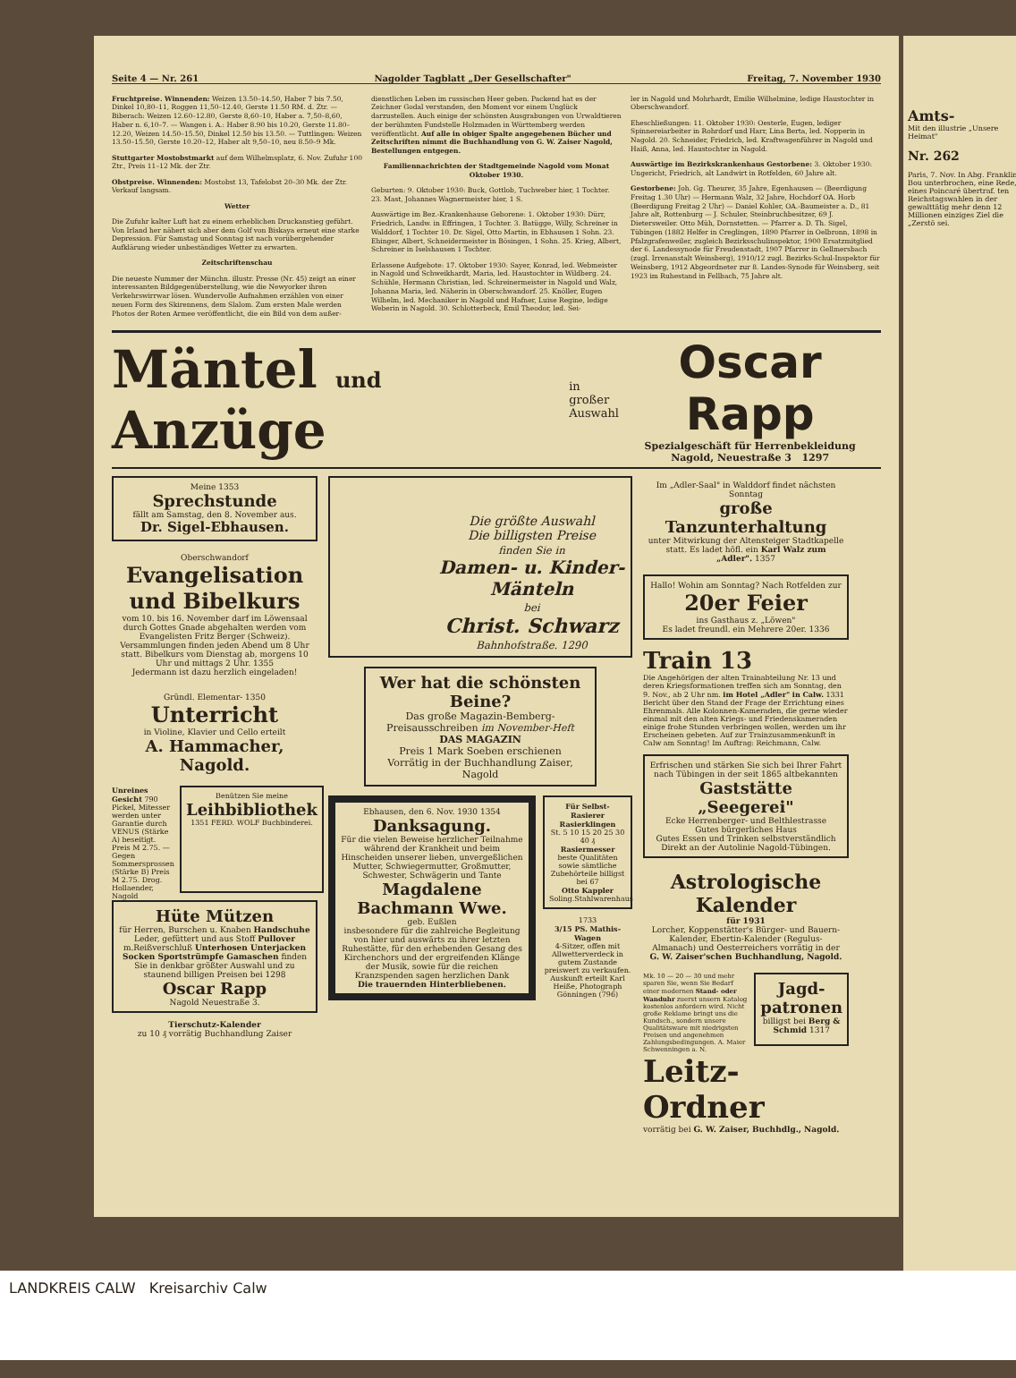Seite 4 — Nr. 261 Nagolder Tagblatt „Der Gesellschafter" Freitag, 7. November 1930
Fruchtpreise. Winnenden: Weizen 13.50–14.50, Haber 7 bis 7.50, Dinkel 10,80–11, Roggen 11,50–12.40, Gerste 11.50 RM. d. Ztr. — Biberach: Weizen 12.60–12.80, Gerste 8,60–10, Haber a. 7,50–8,60, Haber n. 6,10–7. — Wangen i. A.: Haber 8.90 bis 10.20, Gerste 11.80–12.20, Weizen 14.50–15.50, Dinkel 12.50 bis 13.50. — Tuttlingen: Weizen 13.50–15.50, Gerste 10.20–12, Haber alt 9,50–10, neu 8.50–9 Mk.
Stuttgarter Mostobstmarkt auf dem Wilhelmsplatz, 6. Nov. Zufuhr 100 Ztr., Preis 11–12 Mk. der Ztr.
Obstpreise. Winnenden: Mostobst 13, Tafelobst 20–30 Mk. der Ztr. Verkauf langsam.
Wetter
Die Zufuhr kalter Luft hat zu einem erheblichen Druckanstieg geführt. Von Irland her nähert sich aber dem Golf von Biskaya erneut eine starke Depression. Für Samstag und Sonntag ist nach vorübergehender Aufklärung wieder unbeständiges Wetter zu erwarten.
Zeitschriftenschau
Die neueste Nummer der Münchn. illustr. Presse (Nr. 45) zeigt an einer interessanten Bildgegenüberstellung, wie die Newyorker ihren Verkehrswirrwar lösen. Wundervolle Aufnahmen erzählen von einer neuen Form des Skirennens, dem Slalom. Zum ersten Male werden Photos der Roten Armee veröffentlicht, die ein Bild von dem außer-
dienstlichen Leben im russischen Heer geben. Packend hat es der Zeichner Godal verstanden, den Moment vor einem Unglück darzustellen. Auch einige der schönsten Ausgrabungen von Urwaldtieren der berühmten Fundstelle Holzmaden in Württemberg werden veröffentlicht. Auf alle in obiger Spalte angegebenen Bücher und Zeitschriften nimmt die Buchhandlung von G. W. Zaiser Nagold, Bestellungen entgegen.
Familiennachrichten der Stadtgemeinde Nagold vom Monat Oktober 1930.
Geburten: 9. Oktober 1930: Buck, Gottlob, Tuchweber hier, 1 Tochter. 23. Mast, Johannes Wagnermeister hier, 1 S.
Auswärtige im Bez.-Krankenhause Geborene: 1. Oktober 1930: Dürr, Friedrich, Landw. in Effringen, 1 Tochter. 3. Batügge, Willy, Schreiner in Walddorf, 1 Tochter 10. Dr. Sigel, Otto Martin, in Ebhausen 1 Sohn. 23. Ehinger, Albert, Schneidermeister in Bösingen, 1 Sohn. 25. Krieg, Albert, Schreiner in Iselshausen 1 Tochter.
Erlassene Aufgebote: 17. Oktober 1930: Sayer, Konrad, led. Webmeister in Nagold und Schweikhardt, Maria, led. Haustochter in Wildberg. 24. Schühle, Hermann Christian, led. Schreinermeister in Nagold und Walz, Johanna Maria, led. Näherin in Oberschwandorf. 25. Knöller, Eugen Wilhelm, led. Mechaniker in Nagold und Hafner, Luise Regine, ledige Weberin in Nagold. 30. Schlotterbeck, Emil Theodor, led. Sei-
ler in Nagold und Mohrhardt, Emilie Wilhelmine, ledige Haustochter in Oberschwandorf.
Eheschließungen: 11. Oktober 1930: Oesterle, Eugen, lediger Spinnereiarbeiter in Rohrdorf und Harr, Lina Berta, led. Nopperin in Nagold. 20. Schneider, Friedrich, led. Kraftwagenführer in Nagold und Haiß, Anna, led. Haustochter in Nagold.
Auswärtige im Bezirkskrankenhaus Gestorbene: 3. Oktober 1930: Ungericht, Friedrich, alt Landwirt in Rotfelden, 60 Jahre alt.
Gestorbene: Joh. Gg. Theurer, 35 Jahre, Egenhausen — (Beerdigung Freitag 1.30 Uhr) — Hermann Walz, 32 Jahre, Hochdorf OA. Horb (Beerdigung Freitag 2 Uhr) — Daniel Kohler, OA.-Baumeister a. D., 81 Jahre alt, Rottenburg — J. Schuler, Steinbruchbesitzer, 69 J. Dietersweiler. Otto Müh, Dornstetten. — Pfarrer a. D. Th. Sigel, Tübingen (1882 Helfer in Creglingen, 1890 Pfarrer in Oelbronn, 1898 in Pfalzgrafenweiler, zugleich Bezirksschulinspektor, 1900 Ersatzmitglied der 6. Landessynode für Freudenstadt, 1907 Pfarrer in Gellmersbach (zugl. Irrenanstalt Weinsberg), 1910/12 zugl. Bezirks-Schul-Inspektor für Weinsberg, 1912 Abgeordneter zur 8. Landes-Synode für Weinsberg, seit 1923 im Ruhestand in Fellbach, 75 Jahre alt.
Mäntel und Anzüge
in großer
Auswahl
Oscar Rapp
Spezialgeschäft für Herrenbekleidung
Nagold, Neuestraße 3 1297
Meine 1353
Sprechstunde
fällt am Samstag, den 8. November aus.
Dr. Sigel-Ebhausen.
Oberschwandorf
Evangelisation und Bibelkurs
vom 10. bis 16. November darf im Löwensaal durch Gottes Gnade abgehalten werden vom Evangelisten Fritz Berger (Schweiz). Versammlungen finden jeden Abend um 8 Uhr statt. Bibelkurs vom Dienstag ab, morgens 10 Uhr und mittags 2 Uhr. 1355
Jedermann ist dazu herzlich eingeladen!
Gründl. Elementar- 1350
Unterricht
in Violine, Klavier und Cello erteilt
A. Hammacher, Nagold.
Unreines Gesicht 790 Pickel, Mitesser werden unter Garantie durch VENUS (Stärke A) beseitigt. Preis M 2.75. — Gegen Sommersprossen (Stärke B) Preis M 2.75. Drog. Hollaender, Nagold
Benützen Sie meine
Leihbibliothek
1351 FERD. WOLF Buchbinderei.
Hüte Mützen
für Herren, Burschen u. Knaben Handschuhe Leder, gefüttert und aus Stoff Pullover m.Reißverschluß Unterhosen Unterjacken Socken Sportstrümpfe Gamaschen finden Sie in denkbar größter Auswahl und zu staunend billigen Preisen bei 1298
Oscar Rapp
Nagold Neuestraße 3.
Tierschutz-Kalender
zu 10 ₰ vorrätig Buchhandlung Zaiser
Die größte Auswahl
Die billigsten Preise
finden Sie in
Damen- u. Kinder-
Mänteln
bei
Christ. Schwarz
Bahnhofstraße. 1290
Wer hat die schönsten Beine?
Das große Magazin-Bemberg-Preisausschreiben im November-Heft
DAS MAGAZIN
Preis 1 Mark Soeben erschienen
Vorrätig in der Buchhandlung Zaiser, Nagold
Ebhausen, den 6. Nov. 1930 1354
Danksagung.
Für die vielen Beweise herzlicher Teilnahme während der Krankheit und beim Hinscheiden unserer lieben, unvergeßlichen Mutter, Schwiegermutter, Großmutter, Schwester, Schwägerin und Tante
Magdalene Bachmann Wwe.
geb. Eußlen
insbesondere für die zahlreiche Begleitung von hier und auswärts zu ihrer letzten Ruhestätte, für den erhebenden Gesang des Kirchenchors und der ergreifenden Klänge der Musik, sowie für die reichen Kranzspenden sagen herzlichen Dank
Die trauernden Hinterbliebenen.
Für Selbst-Rasierer
Rasierklingen
St. 5 10 15 20 25 30 40 ₰
Rasiermesser
beste Qualitäten sowie sämtliche Zubehörteile billigst bei 67
Otto Kappler
Soling.Stahlwarenhaus
1733
3/15 PS. Mathis-Wagen
4-Sitzer, offen mit Allwetterverdeck in gutem Zustande preiswert zu verkaufen. Auskunft erteilt Karl Heiße, Photograph Gönningen (796)
Im „Adler-Saal" in Walddorf findet nächsten Sonntag
große Tanzunterhaltung
unter Mitwirkung der Altensteiger Stadtkapelle statt. Es ladet höfl. ein Karl Walz zum „Adler". 1357
Hallo! Wohin am Sonntag? Nach Rotfelden zur
20er Feier
ins Gasthaus z. „Löwen"
Es ladet freundl. ein Mehrere 20er. 1336
Train 13
Die Angehörigen der alten Trainabteilung Nr. 13 und deren Kriegsformationen treffen sich am Sonntag, den 9. Nov., ab 2 Uhr nm. im Hotel „Adler" in Calw. 1331 Bericht über den Stand der Frage der Errichtung eines Ehrenmals. Alle Kolonnen-Kameraden, die gerne wieder einmal mit den alten Kriegs- und Friedenskameraden einige frohe Stunden verbringen wollen, werden um ihr Erscheinen gebeten. Auf zur Trainzusammenkunft in Calw am Sonntag! Im Auftrag: Reichmann, Calw.
Erfrischen und stärken Sie sich bei Ihrer Fahrt nach Tübingen in der seit 1865 altbekannten
Gaststätte „Seegerei"
Ecke Herrenberger- und Belthlestrasse
Gutes bürgerliches Haus
Gutes Essen und Trinken selbstverständlich
Direkt an der Autolinie Nagold-Tübingen.
Astrologische Kalender
für 1931
Lorcher, Koppenstätter's Bürger- und Bauern-Kalender, Ebertin-Kalender (Regulus-Almanach) und Oesterreichers vorrätig in der
G. W. Zaiser'schen Buchhandlung, Nagold.
Mk. 10 — 20 — 30 und mehr sparen Sie, wenn Sie Bedarf einer modernen Stand- oder Wanduhr zuerst unsern Katalog kostenlos anfordern wird. Nicht große Reklame bringt uns die Kundsch., sondern unsere Qualitätsware mit niedrigsten Preisen und angenehmen Zahlungsbedingungen. A. Maier Schwenningen a. N.
Jagd-patronen
billigst bei Berg & Schmid 1317
Leitz-Ordner
vorrätig bei G. W. Zaiser, Buchhdlg., Nagold.
Amts-
Mit den illustrie „Unsere Heimat"
Nr. 262
Paris, 7. Nov. In Abg. Franklin-Bou unterbrochen, eine Rede, eines Poincaré übertraf. ten Reichstagswahlen in der gewalttätig mehr denn 12 Millionen einziges Ziel die „Zerstö sei.
LANDKREIS CALW Kreisarchiv Calw